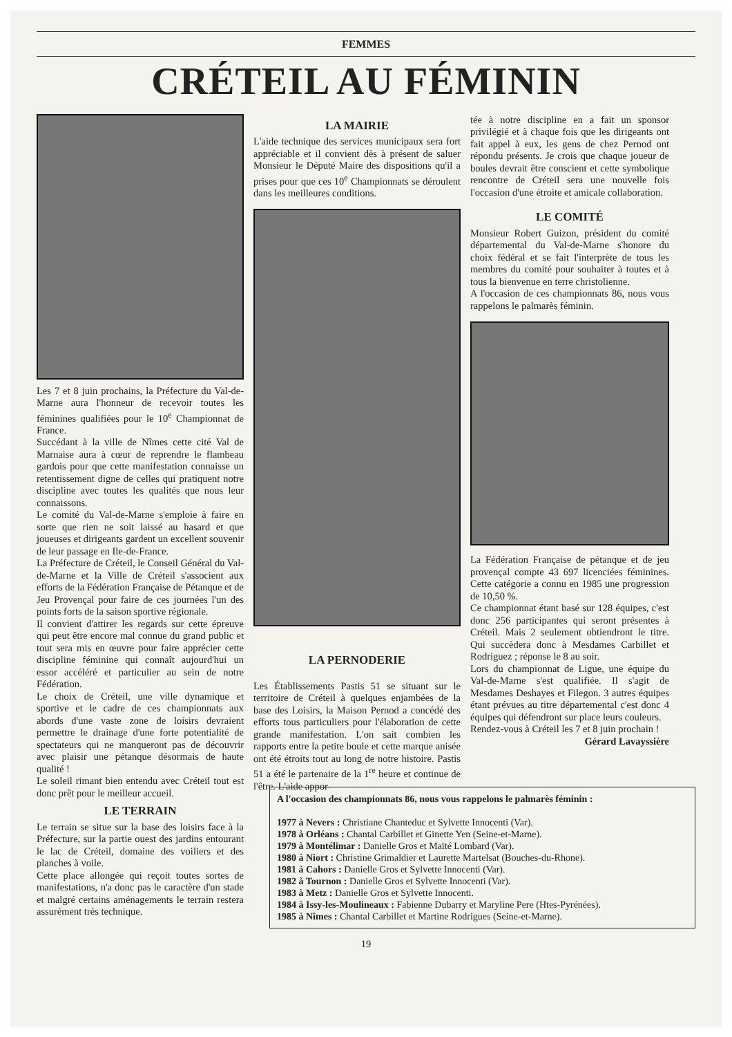FEMMES
CRÉTEIL AU FÉMININ
Les 7 et 8 juin prochains, la Préfecture du Val-de-Marne aura l'honneur de recevoir toutes les féminines qualifiées pour le 10<sup>e</sup> Championnat de France.
Succédant à la ville de Nîmes cette cité Val de Marnaise aura à cœur de reprendre le flambeau gardois pour que cette manifestation connaisse un retentissement digne de celles qui pratiquent notre discipline avec toutes les qualités que nous leur connaissons.
Le comité du Val-de-Marne s'emploie à faire en sorte que rien ne soit laissé au hasard et que joueuses et dirigeants gardent un excellent souvenir de leur passage en Ile-de-France.
La Préfecture de Créteil, le Conseil Général du Val-de-Marne et la Ville de Créteil s'associent aux efforts de la Fédération Française de Pétanque et de Jeu Provençal pour faire de ces journées l'un des points forts de la saison sportive régionale.
Il convient d'attirer les regards sur cette épreuve qui peut être encore mal connue du grand public et tout sera mis en œuvre pour faire apprécier cette discipline féminine qui connaît aujourd'hui un essor accéléré et particulier au sein de notre Fédération.
Le choix de Créteil, une ville dynamique et sportive et le cadre de ces championnats aux abords d'une vaste zone de loisirs devraient permettre le drainage d'une forte potentialité de spectateurs qui ne manqueront pas de découvrir avec plaisir une pétanque désormais de haute qualité !
Le soleil rimant bien entendu avec Créteil tout est donc prêt pour le meilleur accueil.
LE TERRAIN
Le terrain se situe sur la base des loisirs face à la Préfecture, sur la partie ouest des jardins entourant le lac de Créteil, domaine des voiliers et des planches à voile.
Cette place allongée qui reçoit toutes sortes de manifestations, n'a donc pas le caractère d'un stade et malgré certains aménagements le terrain restera assurément très technique.
LA MAIRIE
L'aide technique des services municipaux sera fort appréciable et il convient dès à présent de saluer Monsieur le Député Maire des dispositions qu'il a prises pour que ces 10<sup>e</sup> Championnats se déroulent dans les meilleures conditions.
LA PERNODERIE
Les Établissements Pastis 51 se situant sur le territoire de Créteil à quelques enjambées de la base des Loisirs, la Maison Pernod a concédé des efforts tous particuliers pour l'élaboration de cette grande manifestation. L'on sait combien les rapports entre la petite boule et cette marque anisée ont été étroits tout au long de notre histoire. Pastis 51 a été le partenaire de la 1<sup>re</sup> heure et continue de l'être. L'aide appor-
tée à notre discipline en a fait un sponsor privilégié et à chaque fois que les dirigeants ont fait appel à eux, les gens de chez Pernod ont répondu présents. Je crois que chaque joueur de boules devrait être conscient et cette symbolique rencontre de Créteil sera une nouvelle fois l'occasion d'une étroite et amicale collaboration.
LE COMITÉ
Monsieur Robert Guizon, président du comité départemental du Val-de-Marne s'honore du choix fédéral et se fait l'interprète de tous les membres du comité pour souhaiter à toutes et à tous la bienvenue en terre christolienne.
A l'occasion de ces championnats 86, nous vous rappelons le palmarès féminin.
La Fédération Française de pétanque et de jeu provençal compte 43 697 licenciées féminines. Cette catégorie a connu en 1985 une progression de 10,50 %.
Ce championnat étant basé sur 128 équipes, c'est donc 256 participantes qui seront présentes à Créteil. Mais 2 seulement obtiendront le titre. Qui succèdera donc à Mesdames Carbillet et Rodriguez ; réponse le 8 au soir.
Lors du championnat de Ligue, une équipe du Val-de-Marne s'est qualifiée. Il s'agit de Mesdames Deshayes et Filegon. 3 autres équipes étant prévues au titre départemental c'est donc 4 équipes qui défendront sur place leurs couleurs.
Rendez-vous à Créteil les 7 et 8 juin prochain !
Gérard Lavayssière
A l'occasion des championnats 86, nous vous rappelons le palmarès féminin :
1977 à Nevers : Christiane Chanteduc et Sylvette Innocenti (Var).
1978 à Orléans : Chantal Carbillet et Ginette Yen (Seine-et-Marne).
1979 à Montélimar : Danielle Gros et Maïté Lombard (Var).
1980 à Niort : Christine Grimaldier et Laurette Martelsat (Bouches-du-Rhone).
1981 à Cahors : Danielle Gros et Sylvette Innocenti (Var).
1982 à Tournon : Danielle Gros et Sylvette Innocenti (Var).
1983 à Metz : Danielle Gros et Sylvette Innocenti.
1984 à Issy-les-Moulineaux : Fabienne Dubarry et Maryline Pere (Htes-Pyrénées).
1985 à Nîmes : Chantal Carbillet et Martine Rodrigues (Seine-et-Marne).
19